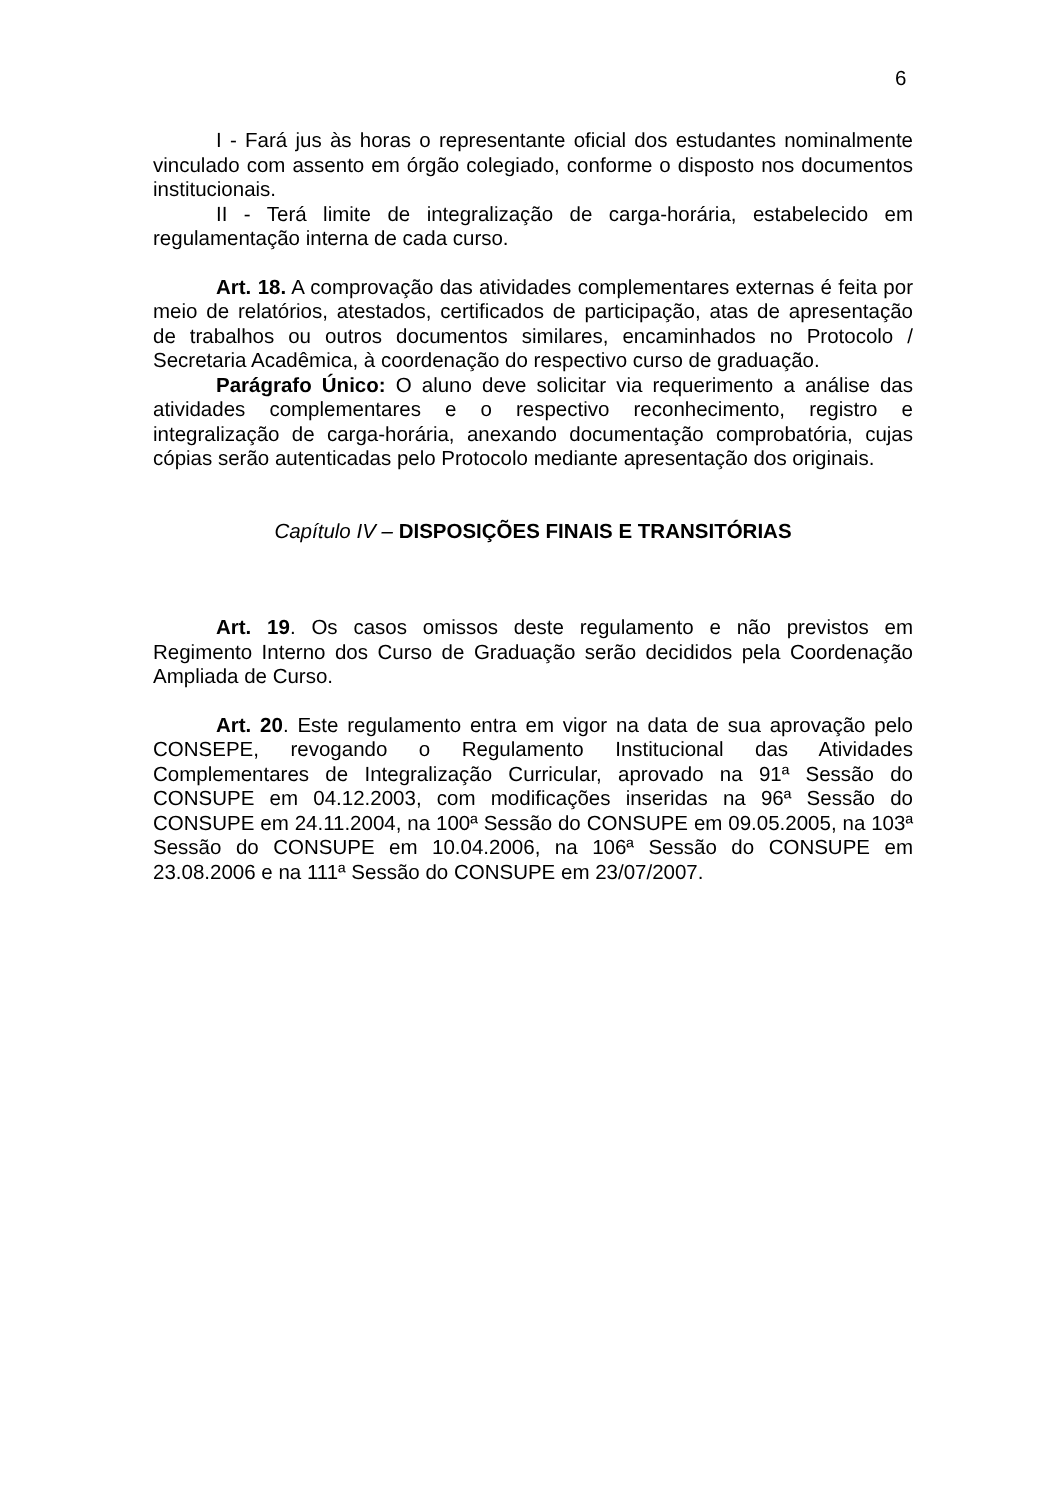6
I - Fará jus às horas o representante oficial dos estudantes nominalmente vinculado com assento em órgão colegiado, conforme o disposto nos documentos institucionais.
II - Terá limite de integralização de carga-horária, estabelecido em regulamentação interna de cada curso.
Art. 18. A comprovação das atividades complementares externas é feita por meio de relatórios, atestados, certificados de participação, atas de apresentação de trabalhos ou outros documentos similares, encaminhados no Protocolo / Secretaria Acadêmica, à coordenação do respectivo curso de graduação.
Parágrafo Único: O aluno deve solicitar via requerimento a análise das atividades complementares e o respectivo reconhecimento, registro e integralização de carga-horária, anexando documentação comprobatória, cujas cópias serão autenticadas pelo Protocolo mediante apresentação dos originais.
Capítulo IV – DISPOSIÇÕES FINAIS E TRANSITÓRIAS
Art. 19. Os casos omissos deste regulamento e não previstos em Regimento Interno dos Curso de Graduação serão decididos pela Coordenação Ampliada de Curso.
Art. 20. Este regulamento entra em vigor na data de sua aprovação pelo CONSEPE, revogando o Regulamento Institucional das Atividades Complementares de Integralização Curricular, aprovado na 91ª Sessão do CONSUPE em 04.12.2003, com modificações inseridas na 96ª Sessão do CONSUPE em 24.11.2004, na 100ª Sessão do CONSUPE em 09.05.2005, na 103ª Sessão do CONSUPE em 10.04.2006, na 106ª Sessão do CONSUPE em 23.08.2006 e na 111ª Sessão do CONSUPE em 23/07/2007.